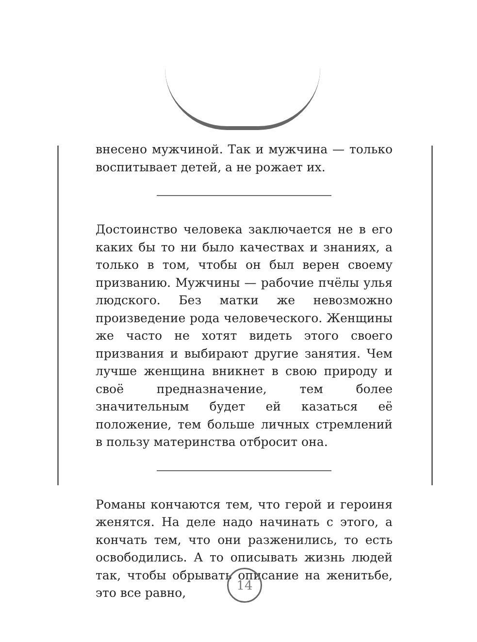внесено мужчиной. Так и мужчина — только воспитывает детей, а не рожает их.
Достоинство человека заключается не в его каких бы то ни было качествах и знаниях, а только в том, чтобы он был верен своему призванию. Мужчины — рабочие пчёлы улья людского. Без матки же невозможно произведение рода человеческого. Женщины же часто не хотят видеть этого своего призвания и выбирают другие занятия. Чем лучше женщина вникнет в свою природу и своё предназначение, тем более значительным будет ей казаться её положение, тем больше личных стремлений в пользу материнства отбросит она.
Романы кончаются тем, что герой и героиня женятся. На деле надо начинать с этого, а кончать тем, что они разженились, то есть освободились. А то описывать жизнь людей так, чтобы обрывать описание на женитьбе, это все равно,
14